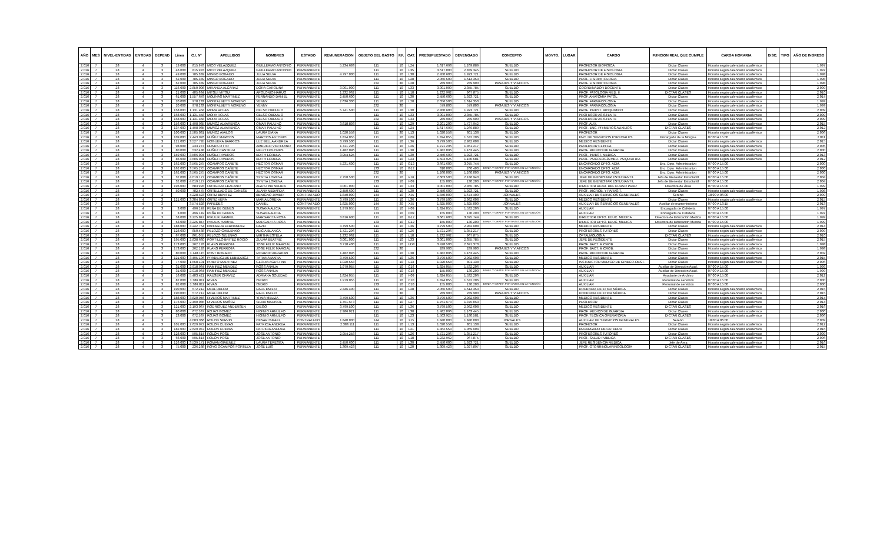| AÑO | MES | NIVEL-ENTIDAD | ENTIDAD | DEPEND | Linea | C.I. Nº | APELLIDOS | NOMBRES | ESTADO | REMUNERACION | OBJETO DEL GASTO | F.F. | CAT. | PRESUPUESTADO | DEVENGADO | CONCEPTO | MOVTO. | LUGAR | CARGO | FUNCION REAL QUE CUMPLE | CARGA HORARIA | DISC. | TIPO | AÑO DE INGRESO |
| --- | --- | --- | --- | --- | --- | --- | --- | --- | --- | --- | --- | --- | --- | --- | --- | --- | --- | --- | --- | --- | --- | --- | --- | --- |
| 2.016 | 7 | 28 | 4 | 3 | 19.000 | 815.978 | MICO VELAZQUEZ | GUILLERMO ANTONIO | PERMANENTE | 5.234.693 | 111 | 10 | L24 | 1.617.693 | 1.269.889 | SUELDO | | | PROFESOR BIOFISICA | Dictar Clases | Horario según calendario académico | | | 1.997 |
| 2.016 | 7 | 28 | 4 | 3 | 46.000 | 815.978 | MICO VELAZQUEZ | GUILLERMO ANTONIO | PERMANENTE | | 111 | 10 | L35 | 3.617.000 | 2.839.345 | SUELDO | | | PROFESOR DE FISIOLOGIA | Dictar Clases | Horario según calendario académico | | | 1.997 |
| 2.016 | 7 | 28 | 4 | 3 | 49.000 | 785.389 | MINGO BOGADO | JULIA SELVA | PERMANENTE | 4.797.000 | 111 | 10 | L30 | 2.450.600 | 1.923.721 | SUELDO | | | PROFESOR DE FISIOLOGIA | Dictar Clases | Horario según calendario académico | | | 1.998 |
| 2.016 | 7 | 28 | 4 | 3 | 62.000 | 785.389 | MINGO BOGADO | JULIA SELVA | PERMANENTE | | 111 | 10 | L28 | 2.056.500 | 1.614.353 | SUELDO | | | PROF. FISIOPATOLOGIA | Dictar Clases | Horario según calendario académico | | | 1.998 |
| 2.016 | 7 | 28 | 4 | 3 | 62.000 | 785.389 | MINGO BOGADO | JULIA SELVA | PERMANENTE | | 232 | 30 | L28 | 289.900 | 289.900 | PASAJES Y VIATICOS | | | PROF. FISIOPATOLOGIA | Dictar Clases | Horario según calendario académico | | | 1.998 |
| 2.016 | 7 | 28 | 4 | 3 | 116.000 | 2.850.008 | MIRANDA ALCARAZ | DORA CAROLINA | PERMANENTE | 3.001.000 | 111 | 10 | L33 | 3.001.000 | 2.355.785 | SUELDO | | | COORDINADOR DOCENTE | Dictar Clases | Horario según calendario académico | | | 2.009 |
| 2.016 | 7 | 28 | 4 | 3 | 21.000 | 405.684 | MITSUI MITSUI | APOLONIO HARUO | PERMANENTE | 1.232.962 | 111 | 10 | L18 | 1.232.962 | 967.875 | SUELDO | | | PROF. PATOLOGIA MED. II | DICTAR CLASES | Horario según calendario académico | | | 2.010 |
| 2.016 | 7 | 28 | 4 | 3 | 61.000 | 1.557.678 | MOLINAS MARTINEZ | FERNANDO DANIEL | PERMANENTE | 2.450.600 | 111 | 10 | L30 | 2.450.600 | 1.923.721 | SUELDO | | | PROF. ANATOMIA PATOL. | Dictar Clases | Horario según calendario académico | | | 2.014 |
| 2.016 | 7 | 28 | 4 | 3 | 20.000 | 978.233 | MONTALBETTI MORENO | YENNY | PERMANENTE | 2.636.300 | 111 | 10 | L28 | 2.056.500 | 1.614.353 | SUELDO | | | PROF. FARMACOLOGIA | Dictar Clases | Horario según calendario académico | | | 1.999 |
| 2.016 | 7 | 28 | 4 | 3 | 20.000 | 978.233 | MONTALBETTI MORENO | YENNY | PERMANENTE | | 232 | 30 | | 579.800 | 579.800 | PASAJES Y VIATICOS | | | PROF. FARMACOLOGIA | Dictar Clases | Horario según calendario académico | | | 1.999 |
| 2.016 | 7 | 28 | 4 | 3 | 158.000 | 1.131.458 | MORA ROJAS | CELSO OBDULIO | PERMANENTE | 5.741.500 | 111 | 10 | L30 | 2.450.600 | 1.923.721 | SUELDO | | | PROF. INVEST. BIOQUIMICO | Dictar Clases | Horario según calendario académico | | | 2.009 |
| 2.016 | 7 | 28 | 4 | 3 | 168.000 | 1.131.458 | MORA ROJAS | CELSO OBDULIO | PERMANENTE | | 111 | 10 | L33 | 3.001.000 | 2.355.785 | SUELDO | | | PROFESOR ASISTENTE | Dictar Clases | Horario según calendario académico | | | 2.009 |
| 2.016 | 7 | 28 | 4 | 3 | 168.000 | 1.131.458 | MORA ROJAS | CELSO OBDULIO | PERMANENTE | | 232 | 30 | L33 | 289.900 | 289.900 | PASAJES Y VIATICOS | | | PROFESOR ASISTENTE | Dictar Clases | Horario según calendario académico | | | 2.009 |
| 2.016 | 7 | 28 | 4 | 3 | 156.000 | 1.498.985 | MUÑOZ ALVARENGA | OMAR PAULINO | PERMANENTE | 3.818.893 | 111 | 10 | L29 | 2.201.200 | 1.727.942 | SUELDO | | | PROF. AUX. | Dictar Clases | Horario según calendario académico | | | 2.015 |
| 2.016 | 7 | 28 | 4 | 3 | 137.000 | 1.498.985 | MUÑOZ ALVARENGA | OMAR PAULINO | PERMANENTE | | 111 | 10 | L24 | 1.617.693 | 1.269.889 | SUELDO | | | PROF. ENC. PRIMEROS AUXILIOS | DICTAR CLASES | Horario según calendario académico | | | 2.012 |
| 2.016 | 7 | 28 | 4 | 3 | 100.000 | 2.505.031 | MUÑOZ AVALOS | LAURA DIANA | PERMANENTE | 1.020.558 | 111 | 30 | L13 | 1.020.558 | 801.138 | SUELDO | | | PROFESOR | Dictar Clases | Horario según calendario académico | | | 2.006 |
| 2.016 | 7 | 28 | 4 | 3 | 109.000 | 2.443.926 | NUÑEZ MARCOS | MARCOS ANTONIO | PERMANENTE | 1.824.055 | 111 | 10 | H09 | 1.824.055 | 1.532.206 | SUELDO | | | ENC. DE SERVICIOS ESPECIALES | Encargado de la Morgue | 07:00 A 15:00 | | | 2.011 |
| 2.016 | 7 | 28 | 4 | 3 | 121.000 | 3.527.795 | NOGUERA BARRIOS | LUZ BELLA ANDREA | PERMANENTE | 3.799.500 | 111 | 10 | L36 | 3.799.500 | 2.982.608 | SUELDO | | | MEDICO RESIDENTE | Dictar Clases | Horario según calendario académico | | | 2.015 |
| 2.016 | 7 | 28 | 4 | 3 | 98.000 | 233.273 | NUNES OTTO | AMERICO VICTORINO | PERMANENTE | 1.721.296 | 111 | 10 | L26 | 1.721.296 | 1.351.217 | SUELDO | | | PROFESOR CLINICA | Dictar Clases | Horario según calendario académico | | | 2.005 |
| 2.016 | 7 | 28 | 4 | 3 | 80.000 | 532.438 | NUÑEZ CASTELVI | NELLY DOLORES | PERMANENTE | 1.482.096 | 111 | 10 | L38 | 1.482.096 | 1.163.445 | SUELDO | | | PROF. MEDICO DE GUARDIA | Dictar Clases | Horario según calendario académico | | | 2.000 |
| 2.016 | 7 | 28 | 4 | 3 | 159.000 | 3.506.004 | NUÑEZ RIVEROS | EDITH LORENA | PERMANENTE | 3.954.525 | 111 | 10 | L30 | 2.450.600 | 1.923.721 | SUELDO | | | PROF. INVEST. MEDICA | Dictar Clases | Horario según calendario académico | | | 2.013 |
| 2.016 | 7 | 28 | 4 | 3 | 86.000 | 3.506.004 | NUÑEZ RIVEROS | EDITH LORENA | PERMANENTE | | 111 | 10 | L23 | 1.503.925 | 1.180.581 | SUELDO | | | PROF. PSICOLOGÍA MED. PSIQUIATRIA | Dictar Clases | Horario según calendario académico | | | 2.012 |
| 2.016 | 7 | 28 | 4 | 3 | 162.000 | 3.565.275 | OCAMPOS CAÑETE | HECTOR OSMAR | PERMANENTE | 5.231.600 | 111 | 10 | G12 | 3.661.600 | 3.075.744 | SUELDO | | | ENCARGADO DPTO. ADM. | Enc. Dpto. Administrativo | 07:00 A 15:00 | | | 2.000 |
| 2.016 | 7 | 28 | 4 | 3 | 162.000 | 3.565.275 | OCAMPOS CAÑETE | HECTOR OSMAR | PERMANENTE | | 133 | 10 | G12 | 310.000 | 260.400 | BONIF. Y GRATIF. POR ANTIG. EN LA FUNCIÓN | | | ENCARGADO DPTO. ADM. | Enc. Dpto. Administrativo | 07:00 A 15:00 | | | 2.000 |
| 2.016 | 7 | 28 | 4 | 3 | 162.000 | 3.565.275 | OCAMPOS CAÑETE | HECTOR OSMAR | PERMANENTE | | 232 | 30 | | 1.260.000 | 1.260.000 | PASAJES Y VIATICOS | | | ENCARGADO DPTO. ADM. | Enc. Dpto. Administrativo | 07:00 A 15:00 | | | 2.000 |
| 2.016 | 7 | 28 | 4 | 3 | 32.000 | 4.019.127 | OCAMPOS CAÑETE | SYNTIA LORENA | PERMANENTE | 2.758.500 | 111 | 10 | F16 | 2.603.500 | 2.186.940 | SUELDO | | | JEFE DE BIENESTAR ESTUDIANTIL | Jefa de Bienestar Estudiantil | 07:00 A 15:00 | | | 2.004 |
| 2.016 | 7 | 28 | 4 | 3 | 32.000 | 4.019.127 | OCAMPOS CAÑETE | SYNTIA LORENA | PERMANENTE | | 133 | 10 | H09 | 155.000 | 130.200 | BONIF. Y GRATIF. POR ANTIG. EN LA FUNCIÓN | | | JEFE DE BIENESTAR ESTUDIANTIL | Jefa de Bienestar Estudiantil | 07:00 A 15:00 | | | 2.004 |
| 2.016 | 7 | 28 | 4 | 3 | 196.000 | 683.928 | ORTIGOZA LEZCANO | AGUSTINA NELIDA | PERMANENTE | 3.001.000 | 111 | 10 | L33 | 3.001.000 | 2.355.785 | SUELDO | | | DIRECTOR ACAD. DEL CURSO PREP. | Directora de Área | 07:00 A 15:00 | | | 1.999 |
| 2.016 | 7 | 28 | 4 | 3 | 50.000 | 782.475 | ORTELLADO DE CANESE | JUANA MEDARDA | PERMANENTE | 2.450.600 | 111 | 10 | L30 | 2.450.600 | 1.923.721 | SUELDO | | | PROF. MICROB. Y PARASIT. | Dictar Clases | Horario según calendario académico | | | 1.998 |
| 2.016 | 7 | 28 | 4 | 3 | | 4.228.423 | ORTIZ BENITEZ | BENIGNO JAVIER | CONTRATADO | 1.840.000 | 144 | 10 | XJ5 | 1.840.000 | 1.674.400 | JORNALES | | | AUXILIAR DE SERVICIOS GENERALES | Sereno | 18:00 A 06:00 | | | 2.009 |
| 2.016 | 7 | 28 | 4 | 3 | 121.000 | 3.304.864 | ORTIZ VERA | MARIA LORENA | PERMANENTE | 3.799.500 | 111 | 10 | L36 | 3.799.500 | 2.982.608 | SUELDO | | | MEDICO RESIDENTE | Dictar Clases | Horario según calendario académico | | | 2.015 |
| 2.016 | 7 | 28 | 4 | 3 | | 3.574.528 | PAREDES | DANIEL | CONTRATADO | 1.825.000 | 144 | 30 | XJ5 | 1.825.000 | 1.825.000 | JORNALES | | | AUXILIAR DE SERVICIOS GENERALES | Auxiliar de mantenimiento | 07:00 A 13:15 | | | 2.013 |
| 2.016 | 7 | 28 | 4 | 3 | 3.000 | 496.149 | PEÑA DE GENES | SUSANA ALICIA | PERMANENTE | 1.979.055 | 111 | 10 | H09 | 1.824.055 | 1.532.206 | SUELDO | | | AUXILIAR | Encargada de Cafeteria | 07:00 A 15:00 | | | 1.997 |
| 2.016 | 7 | 28 | 4 | 3 | 3.000 | 496.149 | PEÑA DE GENES | SUSANA ALICIA | PERMANENTE | | 133 | 10 | H09 | 155.000 | 130.200 | BONIF. Y GRATIF. POR ANTIG. EN LA FUNCIÓN | | | AUXILIAR | Encargada de Cafeteria | 07:00 A 15:00 | | | 1.997 |
| 2.016 | 7 | 28 | 4 | 3 | 53.000 | 3.225.847 | PIKULIK HAMPEL | MARGARITA ROSA | PERMANENTE | 3.816.600 | 111 | 10 | G12 | 3.661.600 | 3.075.744 | SUELDO | | | DIRECTOR DPTO. EDUC. MEDICA | Directora de Educación Medica | 07:00 A 15:00 | | | 1.999 |
| 2.016 | 7 | 28 | 4 | 3 | 53.000 | 3.225.847 | PIKULIK HAMPEL | MARGARITA ROSA | PERMANENTE | | 133 | 10 | G12 | 155.000 | 130.200 | BONIF. Y GRATIF. POR ANTIG. EN LA FUNCIÓN | | | DIRECTOR DPTO. EDUC. MEDICA | Directora de Educación Medica | 07:00 A 15:00 | | | 1.999 |
| 2.016 | 7 | 28 | 4 | 3 | 188.000 | 3.242.754 | PANIAGUA FERNANDEZ | DAVID | PERMANENTE | 3.799.500 | 111 | 10 | L36 | 3.799.500 | 2.982.608 | SUELDO | | | MEDICO RESIDENTE | Dictar Clases | Horario según calendario académico | | | 2.014 |
| 2.016 | 7 | 28 | 4 | 3 | 128.000 | 850.488 | PELOZO CHELENKO | ALICIA BLANCA | PERMANENTE | 1.721.296 | 111 | 10 | L26 | 1.721.296 | 1.351.217 | SUELDO | | | PROFESORES TUTORES | Dictar Clases | Horario según calendario académico | | | 2.009 |
| 2.016 | 7 | 28 | 4 | 3 | 67.000 | 861.055 | PELOZO SZLENKO | MIRTHA ESTELA | PERMANENTE | 1.232.962 | 111 | 10 | L18 | 1.232.962 | 967.875 | SUELDO | | | OFTALMOLOGÍA | DICTAR CLASES | Horario según calendario académico | | | 2.010 |
| 2.016 | 7 | 28 | 4 | 3 | 195.000 | 2.838.660 | PORTILLO BRITEZ ROCIO | ZULMA BEATRIZ | PERMANENTE | 3.001.000 | 111 | 10 | L33 | 3.001.000 | 2.355.785 | SUELDO | | | JEFE DE RESIDENTE | Dictar Clases | Horario según calendario académico | | | 2.015 |
| 2.016 | 7 | 28 | 4 | 3 | 173.000 | 262.128 | PLANS PERROTA | JOSE FELIX MARCIAL | PERMANENTE | 3.718.400 | 111 | 10 | UD8 | 3.428.500 | 2.691.373 | SUELDO | | | PROF. BACT. MICROB. | Dictar Clases | Horario según calendario académico | | | 1.998 |
| 2.016 | 7 | 28 | 4 | 3 | 173.000 | 262.128 | PLANS PERROTA | JOSE FELIX MARCIAL | PERMANENTE | | 232 | 30 | | 289.900 | 289.900 | PASAJES Y VIATICOS | | | PROF. BACT. MICROB. | Dictar Clases | Horario según calendario académico | | | 1.998 |
| 2.016 | 7 | 28 | 4 | 3 | 80.000 | 1.148.115 | PONT BOGADO | RICARDO ABRAHAN | PERMANENTE | 1.482.096 | 111 | 10 | L38 | 1.482.096 | 1.163.445 | SUELDO | | | PROF. MEDICO DE GUARDIA | Dictar Clases | Horario según calendario académico | | | 2.002 |
| 2.016 | 7 | 28 | 4 | 3 | 121.000 | 3.495.106 | PRADEJCZUK LEBEDZICZ | TATIANA MARIA | PERMANENTE | 3.799.500 | 111 | 10 | L36 | 3.799.500 | 2.982.608 | SUELDO | | | MEDICO RESIDENTE | Dictar Clases | Horario según calendario académico | | | 2.015 |
| 2.016 | 7 | 28 | 4 | 3 | 77.000 | 1.558.101 | PRIETO MARTINEZ | GLORIA AGUSTINA | PERMANENTE | 1.020.558 | 111 | 10 | L13 | 1.020.558 | 801.138 | SUELDO | | | INSTRUCTOR MEDICO DE GINECO-OBST. | Dictar Clases | Horario según calendario académico | | | 2.006 |
| 2.016 | 7 | 28 | 4 | 3 | 31.000 | 2.918.964 | RAMIREZ MENDEZ | ROSS ANALIA | PERMANENTE | 1.979.055 | 111 | 10 | C16 | 1.824.055 | 1.532.206 | SUELDO | | | AUXILIAR | Auxiliar de Dirección Acad. | 07:00 A 15:00 | | | 1.999 |
| 2.016 | 7 | 28 | 4 | 3 | 31.000 | 2.918.964 | RAMIREZ MENDEZ | ROSS ANALIA | PERMANENTE | | 133 | 10 | C16 | 155.000 | 130.200 | BONIF. Y GRATIF. POR ANTIG. EN LA FUNCIÓN | | | AUXILIAR | Auxiliar de Dirección Acad. | 07:00 A 15:00 | | | 1.999 |
| 2.016 | 7 | 28 | 4 | 3 | 16.000 | 5.403.421 | RAUSER CHAVEZ | ADRIANA SOLEDAD | PERMANENTE | 1.824.055 | 111 | 10 | H09 | 1.824.055 | 1.532.206 | SUELDO | | | AUXILIAR | Ayudante de Archivo | 07:00 A 15:00 | | | 2.012 |
| 2.016 | 7 | 28 | 4 | 3 | 82.000 | 1.386.811 | RIVAS | ISIDRO | PERMANENTE | 1.979.055 | 111 | 10 | C10 | 1.824.055 | 1.532.206 | SUELDO | | | AUXILIAR | Personal de servicios | 07:00 A 15:00 | | | 2.000 |
| 2.016 | 7 | 28 | 4 | 3 | 82.000 | 1.386.811 | RIVAS | ISIDRO | PERMANENTE | | 133 | 10 | C10 | 155.000 | 130.200 | BONIF. Y GRATIF. POR ANTIG. EN LA FUNCIÓN | | | AUXILIAR | Personal de servicios | 07:00 A 15:00 | | | 2.000 |
| 2.016 | 7 | 28 | 4 | 3 | 190.000 | 572.212 | REAL DELOR | RAUL EMILIO | PERMANENTE | 2.346.400 | 111 | 10 | L28 | 2.056.500 | 1.614.353 | SUELDO | | | DOCENCIA DE ETICA MÉDICA | Dictar Clases | Horario según calendario académico | | | 2.015 |
| 2.016 | 7 | 28 | 4 | 3 | 190.000 | 572.212 | REAL DELOR | RAUL EMILIO | PERMANENTE | | 232 | 30 | | 289.900 | 289.900 | PASAJES Y VIATICOS | | | DOCENCIA DE ETICA MÉDICA | Dictar Clases | Horario según calendario académico | | | 2.015 |
| 2.016 | 7 | 28 | 4 | 3 | 188.000 | 3.820.946 | RIVEROS MARTINEZ | YRMA MELIZA | PERMANENTE | 3.799.500 | 111 | 10 | L36 | 3.799.500 | 2.982.608 | SUELDO | | | MEDICO RESIDENTE | Dictar Clases | Horario según calendario académico | | | 2.014 |
| 2.016 | 7 | 28 | 4 | 3 | 176.000 | 2.490.085 | RIVEROS MUÑOZ | SILVIA MARISOL | PERMANENTE | 1.751.673 | 111 | 10 | L27 | 1.751.673 | 1.375.063 | SUELDO | | | PROFESOR | Dictar Clases | Horario según calendario académico | | | 2.014 |
| 2.016 | 7 | 28 | 4 | 3 | 121.000 | 2.193.067 | RODRIGUEZ ANDERSEN | DIEGO | PERMANENTE | 3.799.500 | 111 | 10 | L36 | 3.799.500 | 2.982.608 | SUELDO | | | MEDICO RESIDENTE | DICTAR CLASES | Horario según calendario académico | | | 2.016 |
| 2.016 | 7 | 28 | 4 | 3 | 80.000 | 672.587 | ROJAS GOMEZ | HIGINIO ARNULFO | PERMANENTE | 2.986.021 | 111 | 10 | L38 | 1.482.096 | 1.163.445 | SUELDO | | | PROF. MEDICO DE GUARDIA | Dictar Clases | Horario según calendario académico | | | 2.000 |
| 2.016 | 7 | 28 | 4 | 3 | 23.000 | 672.587 | ROJAS GOMEZ | HIGINIO ARNULFO | PERMANENTE | | 111 | 10 | L23 | 1.503.925 | 1.180.581 | SUELDO | | | PROF. TECNICA OPERATORIA | DICTAR CLASES | Horario según calendario académico | | | 2.006 |
| 2.016 | 7 | 28 | 4 | 3 | | 4.083.366 | ROLON SERVIN | CESAR ISMAEL | CONTRATADO | 1.840.000 | 144 | 10 | XJ5 | 1.840.000 | 1.840.000 | JORNALES | | | AUXILIAR DE SERVICIOS GENERALES | Sereno | 18:00 A 06:00 | | | 2.009 |
| 2.016 | 7 | 28 | 4 | 3 | 101.000 | 2.629.972 | ROLON CUEVAS | PATRICIA ANDREA | PERMANENTE | 2.383.111 | 111 | 10 | L13 | 1.020.558 | 801.138 | SUELDO | | | PROFESOR | Dictar Clases | Horario según calendario académico | | | 2.012 |
| 2.016 | 7 | 28 | 4 | 3 | 182.000 | 2.629.972 | ROLON CUEVAS | PATRICIA ANDREA | PERMANENTE | | 111 | 10 | L21 | 1.362.553 | 1.069.604 | SUELDO | | | ENCARGADO DE CATEDRA | Dictar Clases | Horario según calendario académico | | | 2.016 |
| 2.016 | 7 | 28 | 4 | 3 | 128.000 | 595.814 | ROLON POSE | JOSE ANTONIO | PERMANENTE | 2.954.258 | 111 | 10 | L26 | 1.721.296 | 1.351.217 | SUELDO | | | PROFESORES TUTORES | Dictar Clases | Horario según calendario académico | | | 2.009 |
| 2.016 | 7 | 28 | 4 | 3 | 66.000 | 595.814 | ROLON POSE | JOSE ANTONIO | PERMANENTE | | 111 | 10 | L18 | 1.232.962 | 967.875 | SUELDO | | | PROF. SALUD PUBLICA | DICTAR CLASES | Horario según calendario académico | | | 2.006 |
| 2.016 | 7 | 28 | 4 | 3 | 126.000 | 3.539.171 | ROMAN GIMENEZ | LAURA TERESITA | PERMANENTE | 2.450.600 | 111 | 10 | L30 | 2.450.600 | 1.923.721 | SUELDO | | | JEFE RESIDENCIA MEDICA | Jefe de Area | Horario según calendario académico | | | 2.016 |
| 2.016 | 7 | 28 | 4 | 3 | 75.000 | 236.288 | ROYG OCAMPOS FORTEZA | JOSE LUIS | PERMANENTE | 1.309.423 | 111 | 10 | L20 | 1.309.423 | 1.027.897 | SUELDO | | | PROF. OTORRINOLARINGOLOGÍA | DICTAR CLASES | Horario según calendario académico | | | 2.015 |